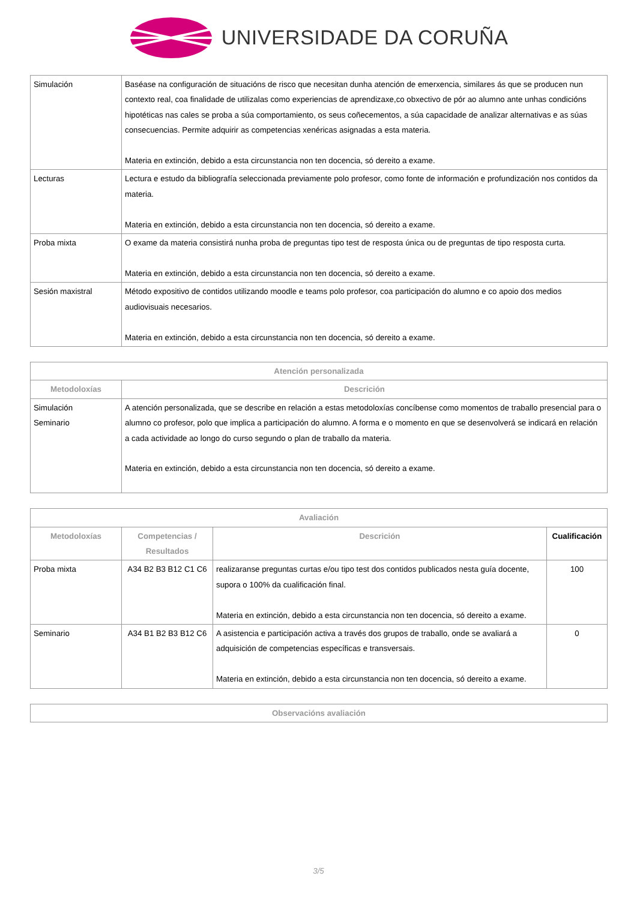UNIVERSIDADE DA CORUÑA
| Simulación | Baséase na configuración de situacións de risco que necesitan dunha atención de emerxencia, similares ás que se producen nun contexto real, coa finalidade de utilizalas como experiencias de aprendizaxe,co obxectivo de pór ao alumno ante unhas condicións hipotéticas nas cales se proba a súa comportamiento, os seus coñecementos, a súa capacidade de analizar alternativas e as súas consecuencias. Permite adquirir as competencias xenéricas asignadas a esta materia. Materia en extinción, debido a esta circunstancia non ten docencia, só dereito a exame. |
| Lecturas | Lectura e estudo da bibliografía seleccionada previamente polo profesor, como fonte de información e profundización nos contidos da materia. Materia en extinción, debido a esta circunstancia non ten docencia, só dereito a exame. |
| Proba mixta | O exame da materia consistirá nunha proba de preguntas tipo test de resposta única ou de preguntas de tipo resposta curta. Materia en extinción, debido a esta circunstancia non ten docencia, só dereito a exame. |
| Sesión maxistral | Método expositivo de contidos utilizando moodle e teams polo profesor, coa participación do alumno e co apoio dos medios audiovisuais necesarios. Materia en extinción, debido a esta circunstancia non ten docencia, só dereito a exame. |
| Atención personalizada | |
| --- | --- |
| Metodoloxías | Descrición |
| Simulación Seminario | A atención personalizada, que se describe en relación a estas metodoloxías concíbense como momentos de traballo presencial para o alumno co profesor, polo que implica a participación do alumno. A forma e o momento en que se desenvolverá se indicará en relación a cada actividade ao longo do curso segundo o plan de traballo da materia. Materia en extinción, debido a esta circunstancia non ten docencia, só dereito a exame. |
| Avaliación | | | |
| --- | --- | --- | --- |
| Metodoloxías | Competencias / Resultados | Descrición | Cualificación |
| Proba mixta | A34 B2 B3 B12 C1 C6 | realizaranse preguntas curtas e/ou tipo test dos contidos publicados nesta guía docente, supora o 100% da cualificación final. Materia en extinción, debido a esta circunstancia non ten docencia, só dereito a exame. | 100 |
| Seminario | A34 B1 B2 B3 B12 C6 | A asistencia e participación activa a través dos grupos de traballo, onde se avaliará a adquisición de competencias específicas e transversais. Materia en extinción, debido a esta circunstancia non ten docencia, só dereito a exame. | 0 |
| Observacións avaliación |
| --- |
3/5